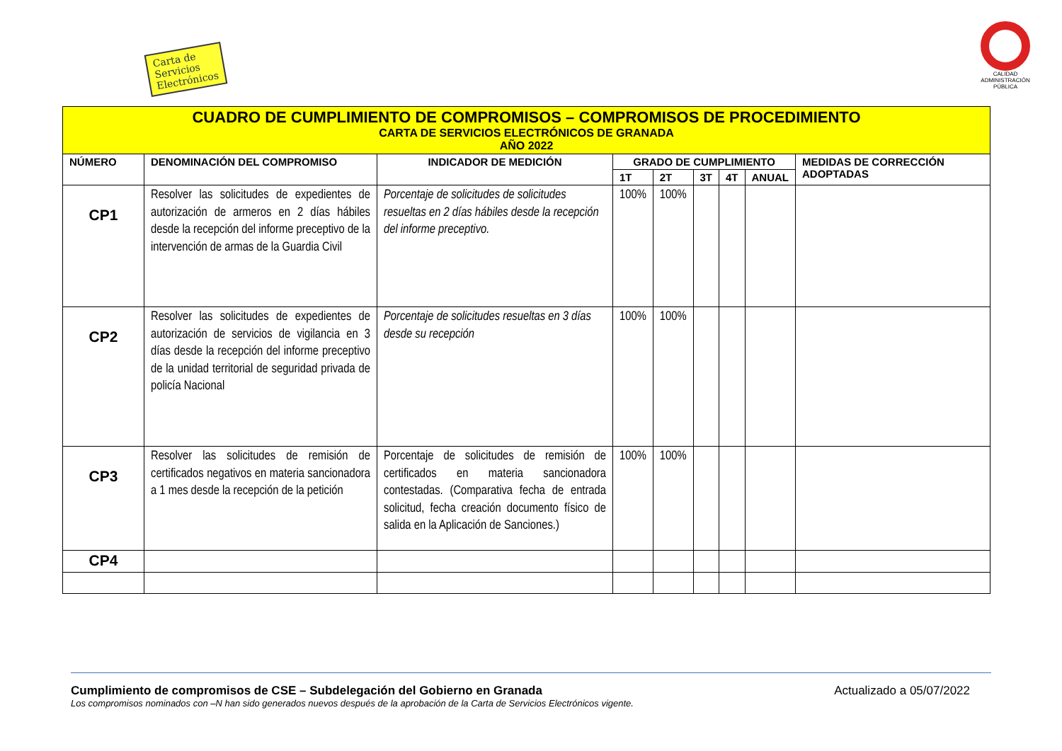Carta de Servicios Electrónicos
CALIDAD
ADMINISTRACIÓN PÚBLICA
| CUADRO DE CUMPLIMIENTO DE COMPROMISOS – COMPROMISOS DE PROCEDIMIENTO CARTA DE SERVICIOS ELECTRÓNICOS DE GRANADA AÑO 2022 | | | | | | | | |
| NÚMERO | DENOMINACIÓN DEL COMPROMISO | INDICADOR DE MEDICIÓN | GRADO DE CUMPLIMIENTO | | | | | MEDIDAS DE CORRECCIÓN ADOPTADAS |
| | | | 1T | 2T | 3T | 4T | ANUAL | |
| CP1 | Resolver las solicitudes de expedientes de autorización de armeros en 2 días hábiles desde la recepción del informe preceptivo de la intervención de armas de la Guardia Civil | Porcentaje de solicitudes de solicitudes resueltas en 2 días hábiles desde la recepción del informe preceptivo. | 100% | 100% | | | | |
| CP2 | Resolver las solicitudes de expedientes de autorización de servicios de vigilancia en 3 días desde la recepción del informe preceptivo de la unidad territorial de seguridad privada de policía Nacional | Porcentaje de solicitudes resueltas en 3 días desde su recepción | 100% | 100% | | | | |
| CP3 | Resolver las solicitudes de remisión de certificados negativos en materia sancionadora a 1 mes desde la recepción de la petición | Porcentaje de solicitudes de remisión de certificados en materia sancionadora contestadas. (Comparativa fecha de entrada solicitud, fecha creación documento físico de salida en la Aplicación de Sanciones.) | 100% | 100% | | | | |
| CP4 | | | | | | | | |
Cumplimiento de compromisos de CSE – Subdelegación del Gobierno en Granada Actualizado a 05/07/2022
Los compromisos nominados con –N han sido generados nuevos después de la aprobación de la Carta de Servicios Electrónicos vigente.